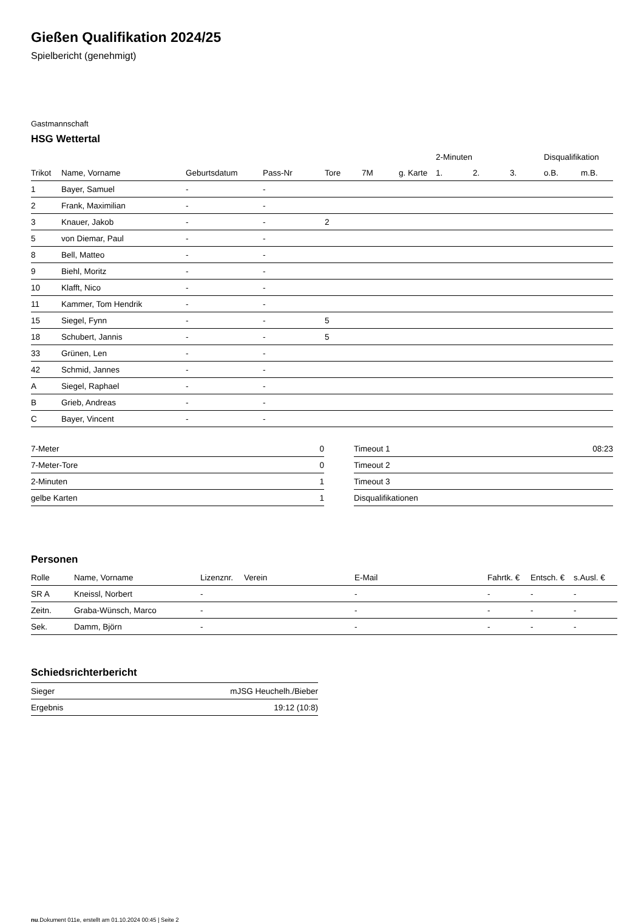Gießen Qualifikation 2024/25
Spielbericht (genehmigt)
Gastmannschaft
HSG Wettertal
| | | | | | | | 2-Minuten | | | Disqualifikation | |
| --- | --- | --- | --- | --- | --- | --- | --- | --- | --- | --- | --- |
| Trikot | Name, Vorname | Geburtsdatum | Pass-Nr | Tore | 7M | g. Karte | 1. | 2. | 3. | o.B. | m.B. |
| 1 | Bayer, Samuel | - | - | | | | | | | | |
| 2 | Frank, Maximilian | - | - | | | | | | | | |
| 3 | Knauer, Jakob | - | - | 2 | | | | | | | |
| 5 | von Diemar, Paul | - | - | | | | | | | | |
| 8 | Bell, Matteo | - | - | | | | | | | | |
| 9 | Biehl, Moritz | - | - | | | | | | | | |
| 10 | Klafft, Nico | - | - | | | | | | | | |
| 11 | Kammer, Tom Hendrik | - | - | | | | | | | | |
| 15 | Siegel, Fynn | - | - | 5 | | | | | | | |
| 18 | Schubert, Jannis | - | - | 5 | | | | | | | |
| 33 | Grünen, Len | - | - | | | | | | | | |
| 42 | Schmid, Jannes | - | - | | | | | | | | |
| A | Siegel, Raphael | - | - | | | | | | | | |
| B | Grieb, Andreas | - | - | | | | | | | | |
| C | Bayer, Vincent | - | - | | | | | | | | |
| 7-Meter | 0 |
| 7-Meter-Tore | 0 |
| 2-Minuten | 1 |
| gelbe Karten | 1 |
| Timeout 1 | 08:23 |
| Timeout 2 | |
| Timeout 3 | |
| Disqualifikationen | |
Personen
| Rolle | Name, Vorname | Lizenznr. | Verein | E-Mail | Fahrtk. € | Entsch. € | s.Ausl. € |
| --- | --- | --- | --- | --- | --- | --- | --- |
| SR A | Kneissl, Norbert | - | | - | - | - | - |
| Zeitn. | Graba-Wünsch, Marco | - | | - | - | - | - |
| Sek. | Damm, Björn | - | | - | - | - | - |
Schiedsrichterbericht
| Sieger | mJSG Heuchelh./Bieber |
| Ergebnis | 19:12 (10:8) |
nu.Dokument 011e, erstellt am 01.10.2024 00:45 | Seite 2